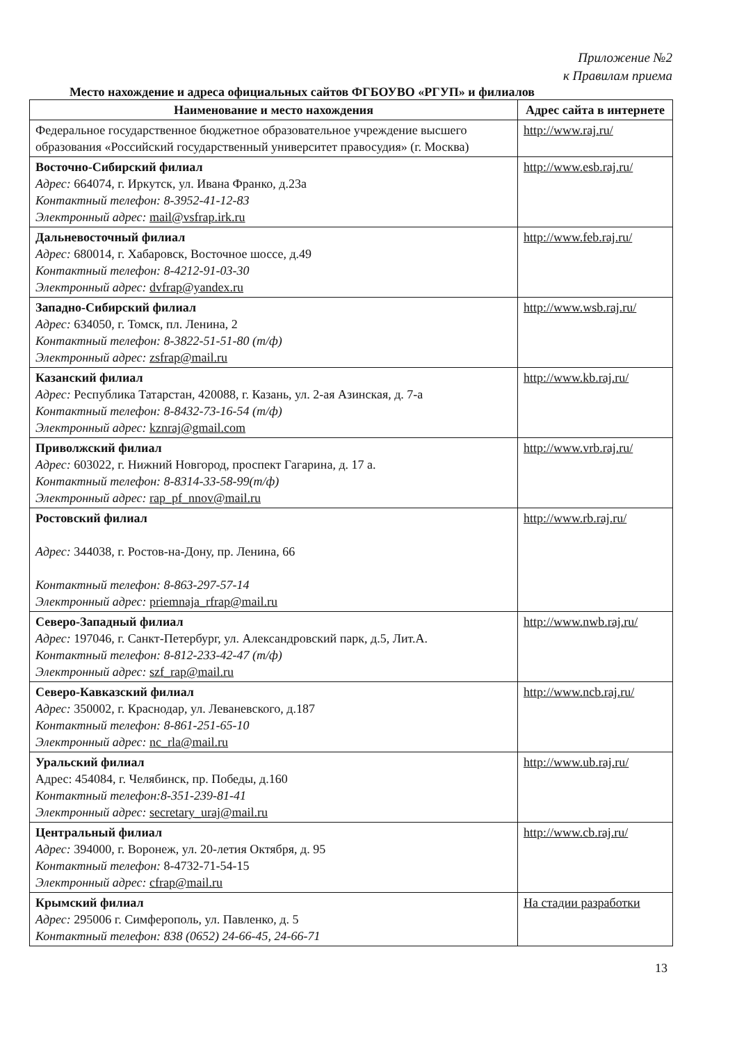Приложение №2
к Правилам приема
Место нахождение и адреса официальных сайтов ФГБОУВО «РГУП» и филиалов
| Наименование и место нахождения | Адрес сайта в интернете |
| --- | --- |
| Федеральное государственное бюджетное образовательное учреждение высшего образования «Российский государственный университет правосудия» (г. Москва) | http://www.raj.ru/ |
| Восточно-Сибирский филиал Адрес: 664074, г. Иркутск, ул. Ивана Франко, д.23а Контактный телефон: 8-3952-41-12-83 Электронный адрес: mail@vsfrap.irk.ru | http://www.esb.raj.ru/ |
| Дальневосточный филиал Адрес: 680014, г. Хабаровск, Восточное шоссе, д.49 Контактный телефон: 8-4212-91-03-30 Электронный адрес: dvfrap@yandex.ru | http://www.feb.raj.ru/ |
| Западно-Сибирский филиал Адрес: 634050, г. Томск, пл. Ленина, 2 Контактный телефон: 8-3822-51-51-80 (т/ф) Электронный адрес: zsfrap@mail.ru | http://www.wsb.raj.ru/ |
| Казанский филиал Адрес: Республика Татарстан, 420088, г. Казань, ул. 2-ая Азинская, д. 7-а Контактный телефон: 8-8432-73-16-54 (т/ф) Электронный адрес: kznraj@gmail.com | http://www.kb.raj.ru/ |
| Приволжский филиал Адрес: 603022, г. Нижний Новгород, проспект Гагарина, д. 17 а. Контактный телефон: 8-8314-33-58-99(т/ф) Электронный адрес: rap_pf_nnov@mail.ru | http://www.vrb.raj.ru/ |
| Ростовский филиал Адрес: 344038, г. Ростов-на-Дону, пр. Ленина, 66 Контактный телефон: 8-863-297-57-14 Электронный адрес: priemnaja_rfrap@mail.ru | http://www.rb.raj.ru/ |
| Северо-Западный филиал Адрес: 197046, г. Санкт-Петербург, ул. Александровский парк, д.5, Лит.А. Контактный телефон: 8-812-233-42-47 (т/ф) Электронный адрес: szf_rap@mail.ru | http://www.nwb.raj.ru/ |
| Северо-Кавказский филиал Адрес: 350002, г. Краснодар, ул. Леваневского, д.187 Контактный телефон: 8-861-251-65-10 Электронный адрес: nc_rla@mail.ru | http://www.ncb.raj.ru/ |
| Уральский филиал Адрес: 454084, г. Челябинск, пр. Победы, д.160 Контактный телефон:8-351-239-81-41 Электронный адрес: secretary_uraj@mail.ru | http://www.ub.raj.ru/ |
| Центральный филиал Адрес: 394000, г. Воронеж, ул. 20-летия Октября, д. 95 Контактный телефон: 8-4732-71-54-15 Электронный адрес: cfrap@mail.ru | http://www.cb.raj.ru/ |
| Крымский филиал Адрес: 295006 г. Симферополь, ул. Павленко, д. 5 Контактный телефон: 838 (0652) 24-66-45, 24-66-71 | На стадии разработки |
13